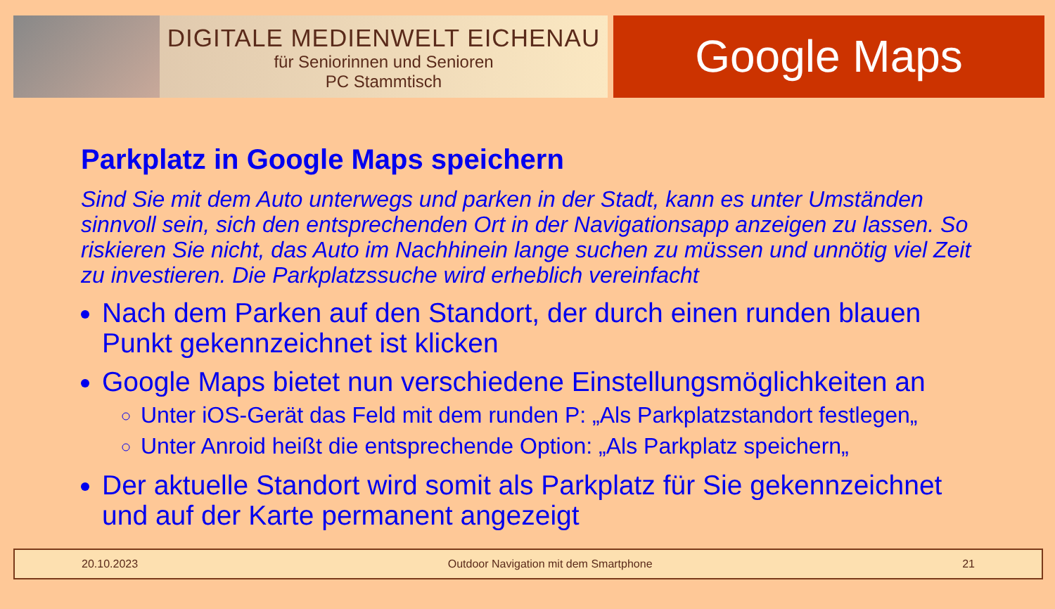DIGITALE MEDIENWELT EICHENAU
für Seniorinnen und Senioren
PC Stammtisch
Google Maps
Parkplatz in Google Maps speichern
Sind Sie mit dem Auto unterwegs und parken in der Stadt, kann es unter Umständen sinnvoll sein, sich den entsprechenden Ort in der Navigationsapp anzeigen zu lassen. So riskieren Sie nicht, das Auto im Nachhinein lange suchen zu müssen und unnötig viel Zeit zu investieren. Die Parkplatzssuche wird erheblich vereinfacht
Nach dem Parken auf den Standort, der durch einen runden blauen Punkt gekennzeichnet ist klicken
Google Maps bietet nun verschiedene Einstellungsmöglichkeiten an
Unter iOS-Gerät das Feld mit dem runden P: „Als Parkplatzstandort festlegen„
Unter Anroid heißt die entsprechende Option: „Als Parkplatz speichern„
Der aktuelle Standort wird somit als Parkplatz für Sie gekennzeichnet und auf der Karte permanent angezeigt
20.10.2023 Outdoor Navigation mit dem Smartphone 21